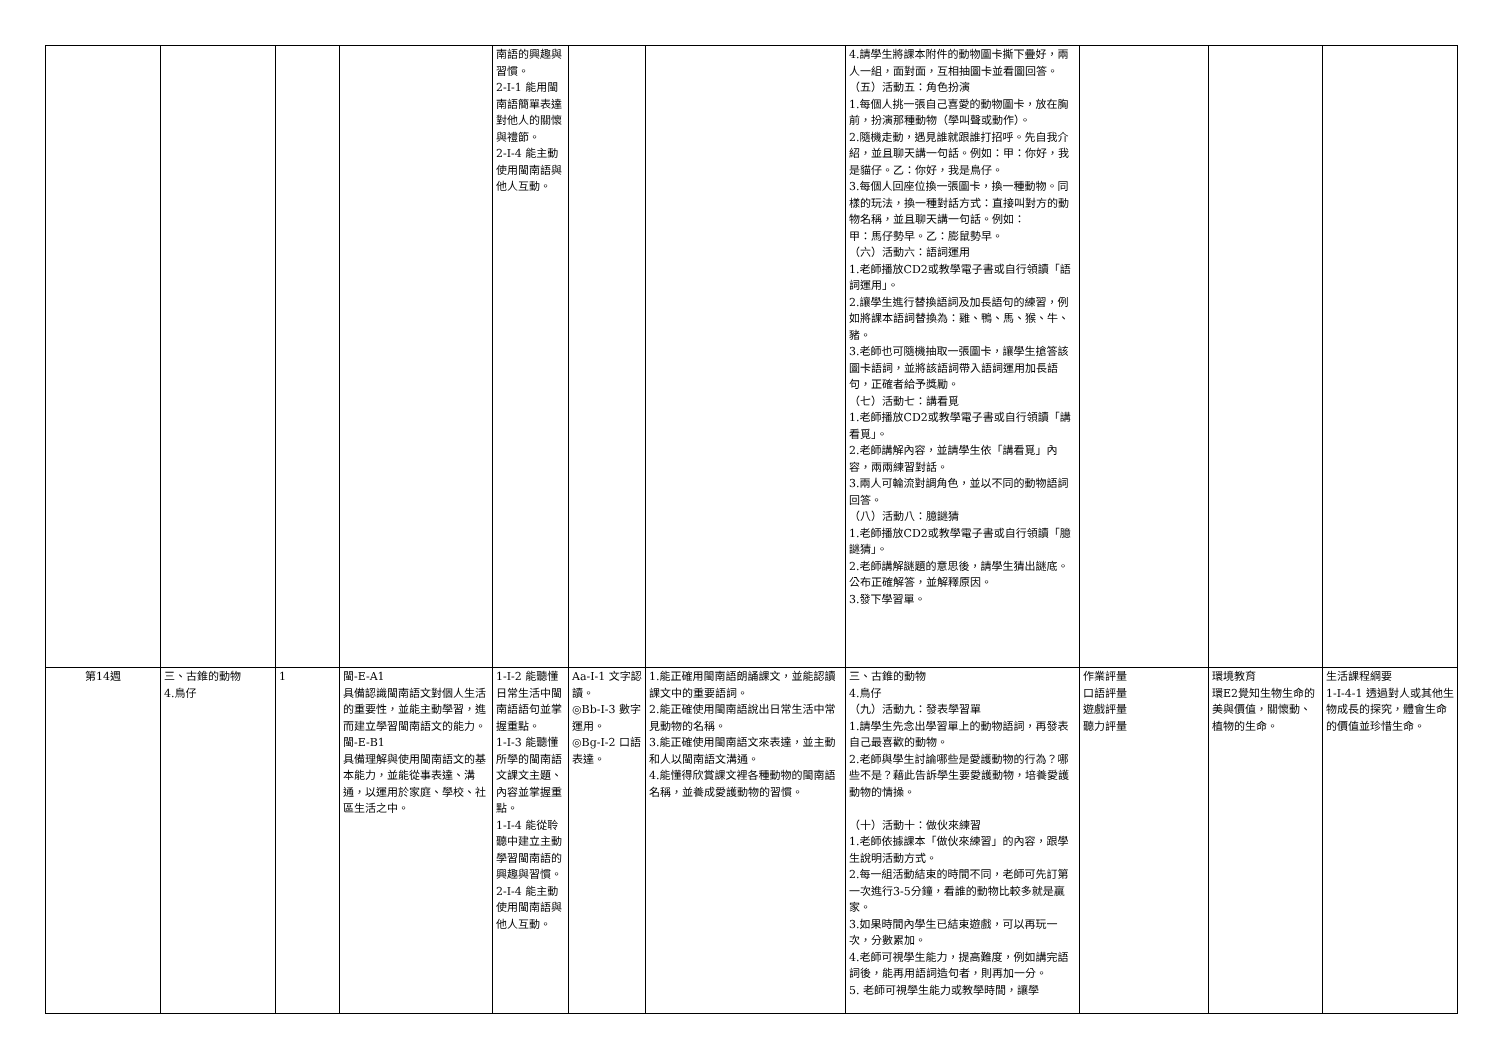| | | | | 南語的興趣與習慣。 2-Ⅰ-1 能用閩南語簡單表達對他人的關懷與禮節。 2-Ⅰ-4 能主動使用閩南語與他人互動。 | | | 4.請學生將課本附件的動物圖卡撕下疊好，兩人一組，面對面，互相抽圖卡並看圖回答。 （五）活動五：角色扮演 1.每個人挑一張自己喜愛的動物圖卡，放在胸前，扮演那種動物（學叫聲或動作）。 2.隨機走動，遇見誰就跟誰打招呼。先自我介紹，並且聊天講一句話。例如：甲：你好，我是貓仔。乙：你好，我是鳥仔。 3.每個人回座位換一張圖卡，換一種動物。同樣的玩法，換一種對話方式：直接叫對方的動物名稱，並且聊天講一句話。例如： 甲：馬仔勢早。乙：膨鼠勢早。 （六）活動六：語詞運用 1.老師播放CD2或教學電子書或自行領讀「語詞運用」。 2.讓學生進行替換語詞及加長語句的練習，例如將課本語詞替換為：雞、鴨、馬、猴、牛、豬。 3.老師也可隨機抽取一張圖卡，讓學生搶答該圖卡語詞，並將該語詞帶入語詞運用加長語句，正確者給予獎勵。 （七）活動七：講看覓 1.老師播放CD2或教學電子書或自行領讀「講看覓」。 2.老師講解內容，並請學生依「講看覓」內容，兩兩練習對話。 3.兩人可輪流對調角色，並以不同的動物語詞回答。 （八）活動八：臆謎猜 1.老師播放CD2或教學電子書或自行領讀「臆謎猜」。 2.老師講解謎題的意思後，請學生猜出謎底。公布正確解答，並解釋原因。 3.發下學習單。 | | | |
| 第14週 | 三、古錐的動物 4.鳥仔 | 1 | 閩-E-A1 具備認識閩南語文對個人生活的重要性，並能主動學習，進而建立學習閩南語文的能力。 閩-E-B1 具備理解與使用閩南語文的基本能力，並能從事表達、溝通，以運用於家庭、學校、社區生活之中。 | 1-Ⅰ-2 能聽懂日常生活中閩南語語句並掌握重點。 1-Ⅰ-3 能聽懂所學的閩南語文課文主題、內容並掌握重點。 1-Ⅰ-4 能從聆聽中建立主動學習閩南語的興趣與習慣。 2-Ⅰ-4 能主動使用閩南語與他人互動。 | Aa-Ⅰ-1 文字認讀。 ◎Bb-Ⅰ-3 數字運用。 ◎Bg-Ⅰ-2 口語表達。 | 1.能正確用閩南語朗誦課文，並能認讀課文中的重要語詞。 2.能正確使用閩南語說出日常生活中常見動物的名稱。 3.能正確使用閩南語文來表達，並主動和人以閩南語文溝通。 4.能懂得欣賞課文裡各種動物的閩南語名稱，並養成愛護動物的習慣。 | 三、古錐的動物 4.鳥仔 （九）活動九：發表學習單 1.請學生先念出學習單上的動物語詞，再發表自己最喜歡的動物。 2.老師與學生討論哪些是愛護動物的行為？哪些不是？藉此告訴學生要愛護動物，培養愛護動物的情操。 （十）活動十：做伙來練習 1.老師依據課本「做伙來練習」的內容，跟學生說明活動方式。 2.每一組活動結束的時間不同，老師可先訂第一次進行3-5分鐘，看誰的動物比較多就是贏家。 3.如果時間內學生已結束遊戲，可以再玩一次，分數累加。 4.老師可視學生能力，提高難度，例如講完語詞後，能再用語詞造句者，則再加一分。 5. 老師可視學生能力或教學時間，讓學 | 作業評量 口語評量 遊戲評量 聽力評量 | 環境教育 環E2覺知生物生命的美與價值，關懷動、植物的生命。 | 生活課程綱要 1-Ⅰ-4-1 透過對人或其他生物成長的探究，體會生命的價值並珍惜生命。 |